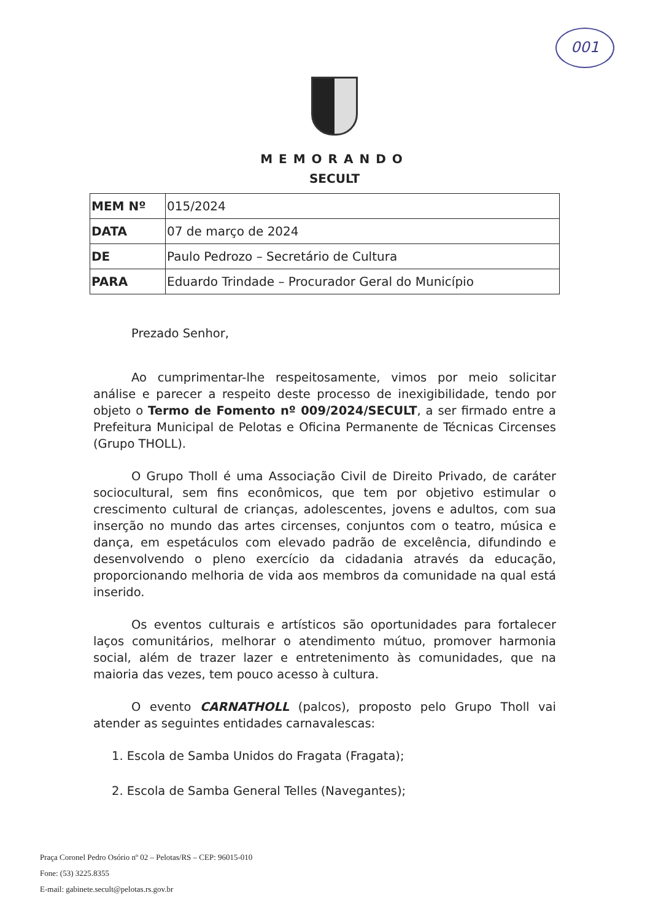001
MEMORANDO
SECULT
| MEM Nº | 015/2024 |
| DATA | 07 de março de 2024 |
| DE | Paulo Pedrozo – Secretário de Cultura |
| PARA | Eduardo Trindade – Procurador Geral do Município |
Prezado Senhor,
Ao cumprimentar-lhe respeitosamente, vimos por meio solicitar análise e parecer a respeito deste processo de inexigibilidade, tendo por objeto o Termo de Fomento nº 009/2024/SECULT, a ser firmado entre a Prefeitura Municipal de Pelotas e Oficina Permanente de Técnicas Circenses (Grupo THOLL).
O Grupo Tholl é uma Associação Civil de Direito Privado, de caráter sociocultural, sem fins econômicos, que tem por objetivo estimular o crescimento cultural de crianças, adolescentes, jovens e adultos, com sua inserção no mundo das artes circenses, conjuntos com o teatro, música e dança, em espetáculos com elevado padrão de excelência, difundindo e desenvolvendo o pleno exercício da cidadania através da educação, proporcionando melhoria de vida aos membros da comunidade na qual está inserido.
Os eventos culturais e artísticos são oportunidades para fortalecer laços comunitários, melhorar o atendimento mútuo, promover harmonia social, além de trazer lazer e entretenimento às comunidades, que na maioria das vezes, tem pouco acesso à cultura.
O evento CARNATHOLL (palcos), proposto pelo Grupo Tholl vai atender as seguintes entidades carnavalescas:
1. Escola de Samba Unidos do Fragata (Fragata);
2. Escola de Samba General Telles (Navegantes);
Praça Coronel Pedro Osório nº 02 – Pelotas/RS – CEP: 96015-010
Fone: (53) 3225.8355
E-mail: gabinete.secult@pelotas.rs.gov.br